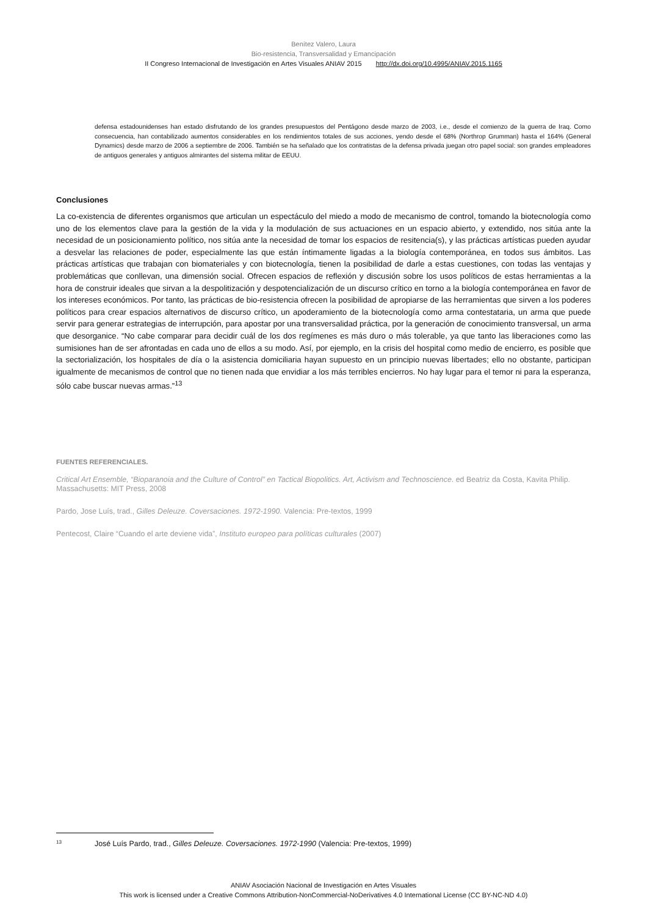Benítez Valero, Laura
Bio-resistencia, Transversalidad y Emancipación
II Congreso Internacional de Investigación en Artes Visuales ANIAV 2015 http://dx.doi.org/10.4995/ANIAV.2015.1165
defensa estadounidenses han estado disfrutando de los grandes presupuestos del Pentágono desde marzo de 2003, i.e., desde el comienzo de la guerra de Iraq. Como consecuencia, han contabilizado aumentos considerables en los rendimientos totales de sus acciones, yendo desde el 68% (Northrop Grumman) hasta el 164% (General Dynamics) desde marzo de 2006 a septiembre de 2006. También se ha señalado que los contratistas de la defensa privada juegan otro papel social: son grandes empleadores de antiguos generales y antiguos almirantes del sistema militar de EEUU.
Conclusiones
La co-existencia de diferentes organismos que articulan un espectáculo del miedo a modo de mecanismo de control, tomando la biotecnología como uno de los elementos clave para la gestión de la vida y la modulación de sus actuaciones en un espacio abierto, y extendido, nos sitúa ante la necesidad de un posicionamiento político, nos sitúa ante la necesidad de tomar los espacios de resitencia(s), y las prácticas artísticas pueden ayudar a desvelar las relaciones de poder, especialmente las que están íntimamente ligadas a la biología contemporánea, en todos sus ámbitos. Las prácticas artísticas que trabajan con biomateriales y con biotecnología, tienen la posibilidad de darle a estas cuestiones, con todas las ventajas y problemáticas que conllevan, una dimensión social. Ofrecen espacios de reflexión y discusión sobre los usos políticos de estas herramientas a la hora de construir ideales que sirvan a la despolitización y despotencialización de un discurso crítico en torno a la biología contemporánea en favor de los intereses económicos. Por tanto, las prácticas de bio-resistencia ofrecen la posibilidad de apropiarse de las herramientas que sirven a los poderes políticos para crear espacios alternativos de discurso crítico, un apoderamiento de la biotecnología como arma contestataria, un arma que puede servir para generar estrategias de interrupción, para apostar por una transversalidad práctica, por la generación de conocimiento transversal, un arma que desorganice. “No cabe comparar para decidir cuál de los dos regímenes es más duro o más tolerable, ya que tanto las liberaciones como las sumisiones han de ser afrontadas en cada uno de ellos a su modo. Así, por ejemplo, en la crisis del hospital como medio de encierro, es posible que la sectorialización, los hospitales de día o la asistencia domiciliaria hayan supuesto en un principio nuevas libertades; ello no obstante, participan igualmente de mecanismos de control que no tienen nada que envidiar a los más terribles encierros. No hay lugar para el temor ni para la esperanza, sólo cabe buscar nuevas armas.”<sup>13</sup>
FUENTES REFERENCIALES.
Critical Art Ensemble, “Bioparanoia and the Culture of Control” en Tactical Biopolitics. Art, Activism and Technoscience. ed Beatriz da Costa, Kavita Philip. Massachusetts: MIT Press, 2008
Pardo, Jose Luís, trad., Gilles Deleuze. Coversaciones. 1972-1990. Valencia: Pre-textos, 1999
Pentecost, Claire “Cuando el arte deviene vida”, Instituto europeo para políticas culturales (2007)
13 José Luís Pardo, trad., Gilles Deleuze. Coversaciones. 1972-1990 (Valencia: Pre-textos, 1999)
ANIAV Asociación Nacional de Investigación en Artes Visuales
This work is licensed under a Creative Commons Attribution-NonCommercial-NoDerivatives 4.0 International License (CC BY-NC-ND 4.0)